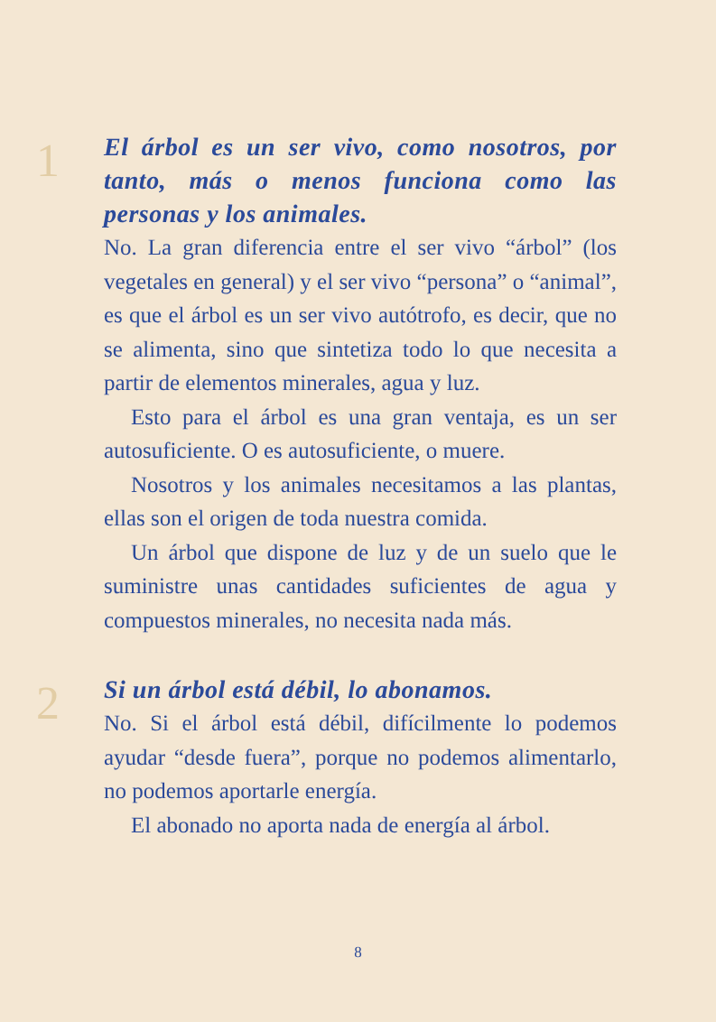1
El árbol es un ser vivo, como nosotros, por tanto, más o menos funciona como las personas y los animales.
No. La gran diferencia entre el ser vivo “árbol” (los vegetales en general) y el ser vivo “persona” o “animal”, es que el árbol es un ser vivo autótrofo, es decir, que no se alimenta, sino que sintetiza todo lo que necesita a partir de elementos minerales, agua y luz.
Esto para el árbol es una gran ventaja, es un ser autosuficiente. O es autosuficiente, o muere.
Nosotros y los animales necesitamos a las plantas, ellas son el origen de toda nuestra comida.
Un árbol que dispone de luz y de un suelo que le suministre unas cantidades suficientes de agua y compuestos minerales, no necesita nada más.
2
Si un árbol está débil, lo abonamos.
No. Si el árbol está débil, difícilmente lo podemos ayudar “desde fuera”, porque no podemos alimentarlo, no podemos aportarle energía.
El abonado no aporta nada de energía al árbol.
8